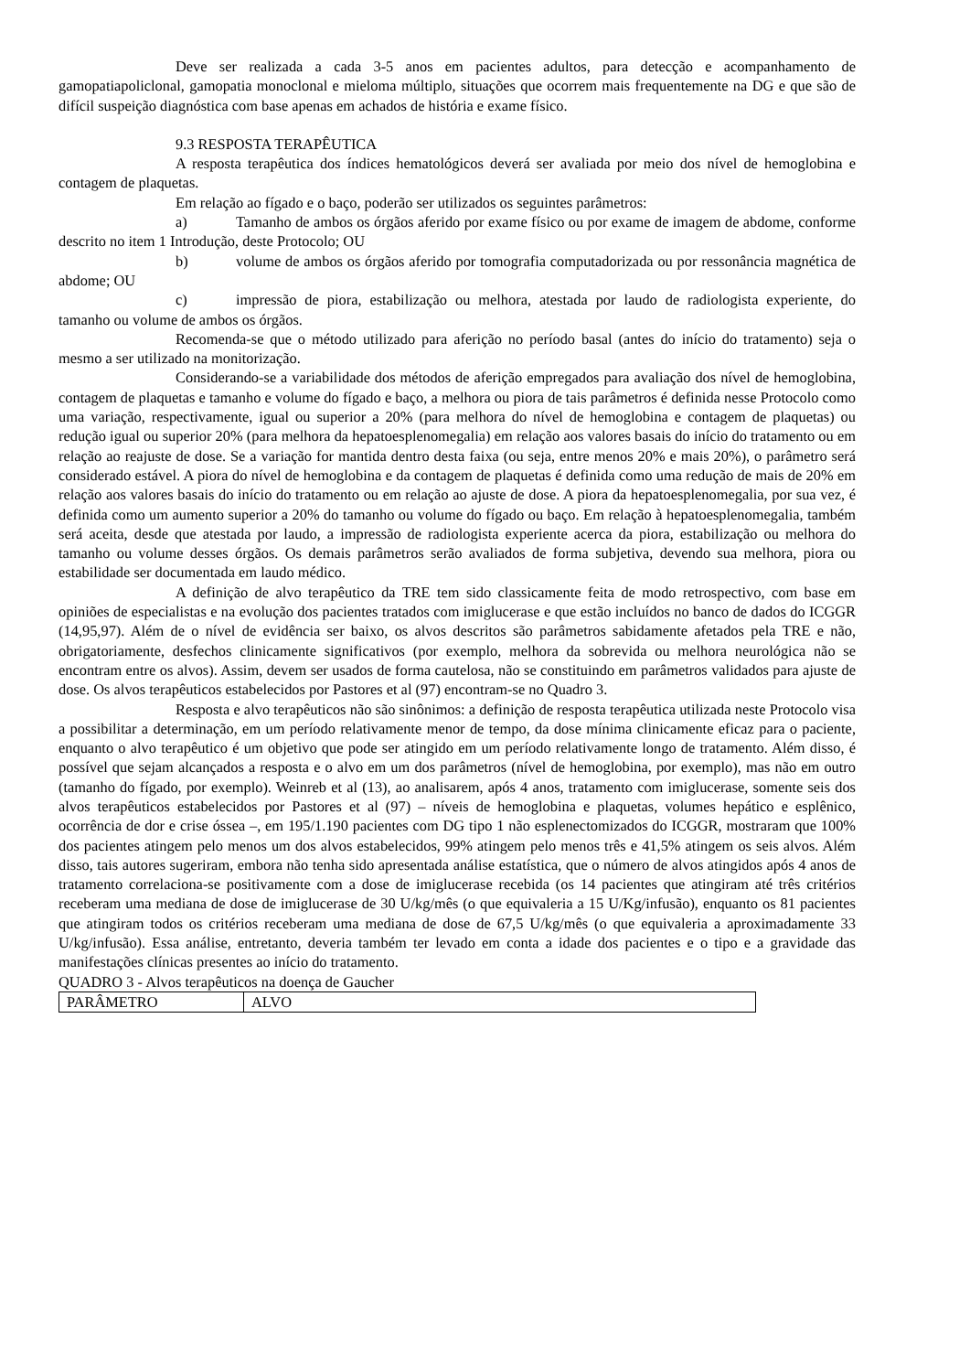Deve ser realizada a cada 3-5 anos em pacientes adultos, para detecção e acompanhamento de gamopatiapoliclonal, gamopatia monoclonal e mieloma múltiplo, situações que ocorrem mais frequentemente na DG e que são de difícil suspeição diagnóstica com base apenas em achados de história e exame físico.
9.3 RESPOSTA TERAPÊUTICA
A resposta terapêutica dos índices hematológicos deverá ser avaliada por meio dos nível de hemoglobina e contagem de plaquetas.
Em relação ao fígado e o baço, poderão ser utilizados os seguintes parâmetros:
a) Tamanho de ambos os órgãos aferido por exame físico ou por exame de imagem de abdome, conforme descrito no item 1 Introdução, deste Protocolo; OU
b) volume de ambos os órgãos aferido por tomografia computadorizada ou por ressonância magnética de abdome; OU
c) impressão de piora, estabilização ou melhora, atestada por laudo de radiologista experiente, do tamanho ou volume de ambos os órgãos.
Recomenda-se que o método utilizado para aferição no período basal (antes do início do tratamento) seja o mesmo a ser utilizado na monitorização.
Considerando-se a variabilidade dos métodos de aferição empregados para avaliação dos nível de hemoglobina, contagem de plaquetas e tamanho e volume do fígado e baço, a melhora ou piora de tais parâmetros é definida nesse Protocolo como uma variação, respectivamente, igual ou superior a 20% (para melhora do nível de hemoglobina e contagem de plaquetas) ou redução igual ou superior 20% (para melhora da hepatoesplenomegalia) em relação aos valores basais do início do tratamento ou em relação ao reajuste de dose. Se a variação for mantida dentro desta faixa (ou seja, entre menos 20% e mais 20%), o parâmetro será considerado estável. A piora do nível de hemoglobina e da contagem de plaquetas é definida como uma redução de mais de 20% em relação aos valores basais do início do tratamento ou em relação ao ajuste de dose. A piora da hepatoesplenomegalia, por sua vez, é definida como um aumento superior a 20% do tamanho ou volume do fígado ou baço. Em relação à hepatoesplenomegalia, também será aceita, desde que atestada por laudo, a impressão de radiologista experiente acerca da piora, estabilização ou melhora do tamanho ou volume desses órgãos. Os demais parâmetros serão avaliados de forma subjetiva, devendo sua melhora, piora ou estabilidade ser documentada em laudo médico.
A definição de alvo terapêutico da TRE tem sido classicamente feita de modo retrospectivo, com base em opiniões de especialistas e na evolução dos pacientes tratados com imiglucerase e que estão incluídos no banco de dados do ICGGR (14,95,97). Além de o nível de evidência ser baixo, os alvos descritos são parâmetros sabidamente afetados pela TRE e não, obrigatoriamente, desfechos clinicamente significativos (por exemplo, melhora da sobrevida ou melhora neurológica não se encontram entre os alvos). Assim, devem ser usados de forma cautelosa, não se constituindo em parâmetros validados para ajuste de dose. Os alvos terapêuticos estabelecidos por Pastores et al (97) encontram-se no Quadro 3.
Resposta e alvo terapêuticos não são sinônimos: a definição de resposta terapêutica utilizada neste Protocolo visa a possibilitar a determinação, em um período relativamente menor de tempo, da dose mínima clinicamente eficaz para o paciente, enquanto o alvo terapêutico é um objetivo que pode ser atingido em um período relativamente longo de tratamento. Além disso, é possível que sejam alcançados a resposta e o alvo em um dos parâmetros (nível de hemoglobina, por exemplo), mas não em outro (tamanho do fígado, por exemplo). Weinreb et al (13), ao analisarem, após 4 anos, tratamento com imiglucerase, somente seis dos alvos terapêuticos estabelecidos por Pastores et al (97) – níveis de hemoglobina e plaquetas, volumes hepático e esplênico, ocorrência de dor e crise óssea –, em 195/1.190 pacientes com DG tipo 1 não esplenectomizados do ICGGR, mostraram que 100% dos pacientes atingem pelo menos um dos alvos estabelecidos, 99% atingem pelo menos três e 41,5% atingem os seis alvos. Além disso, tais autores sugeriram, embora não tenha sido apresentada análise estatística, que o número de alvos atingidos após 4 anos de tratamento correlaciona-se positivamente com a dose de imiglucerase recebida (os 14 pacientes que atingiram até três critérios receberam uma mediana de dose de imiglucerase de 30 U/kg/mês (o que equivaleria a 15 U/Kg/infusão), enquanto os 81 pacientes que atingiram todos os critérios receberam uma mediana de dose de 67,5 U/kg/mês (o que equivaleria a aproximadamente 33 U/kg/infusão). Essa análise, entretanto, deveria também ter levado em conta a idade dos pacientes e o tipo e a gravidade das manifestações clínicas presentes ao início do tratamento.
QUADRO 3 - Alvos terapêuticos na doença de Gaucher
| PARÂMETRO | ALVO |